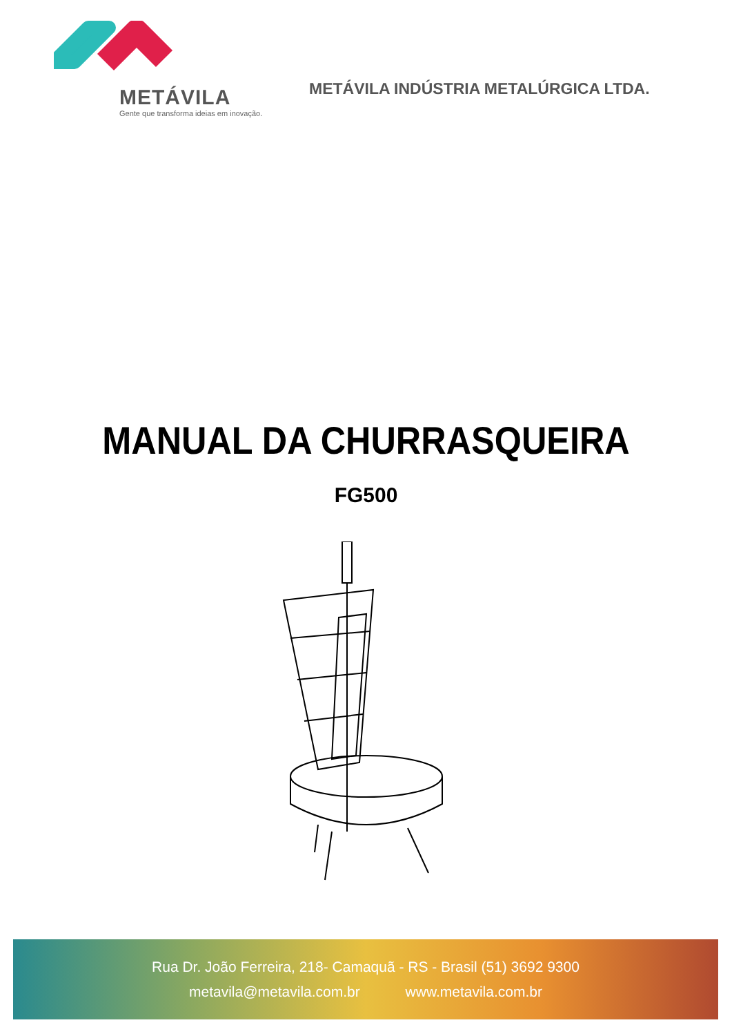METÁVILA
Gente que transforma ideias em inovação.
METÁVILA INDÚSTRIA METALÚRGICA LTDA.
MANUAL DA CHURRASQUEIRA
FG500
Rua Dr. João Ferreira, 218- Camaquã - RS - Brasil (51) 3692 9300
metavila@metavila.com.br www.metavila.com.br